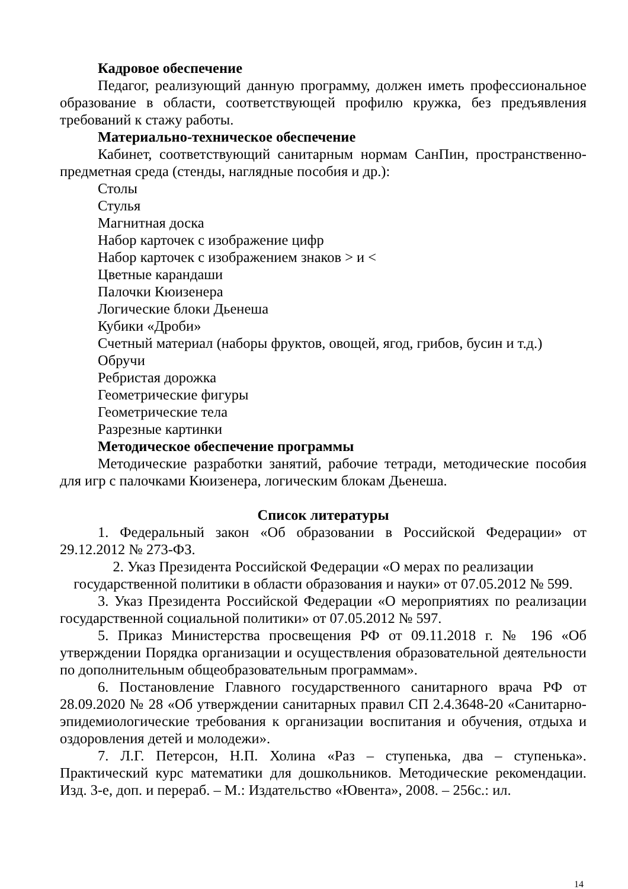Кадровое обеспечение
Педагог, реализующий данную программу, должен иметь профессиональное образование в области, соответствующей профилю кружка, без предъявления требований к стажу работы.
Материально-техническое обеспечение
Кабинет, соответствующий санитарным нормам СанПин, пространственно-предметная среда (стенды, наглядные пособия и др.):
Столы
Стулья
Магнитная доска
Набор карточек с изображение цифр
Набор карточек с изображением знаков > и <
Цветные карандаши
Палочки Кюизенера
Логические блоки Дьенеша
Кубики «Дроби»
Счетный материал (наборы фруктов, овощей, ягод, грибов, бусин и т.д.)
Обручи
Ребристая дорожка
Геометрические фигуры
Геометрические тела
Разрезные картинки
Методическое обеспечение программы
Методические разработки занятий, рабочие тетради, методические пособия для игр с палочками Кюизенера, логическим блокам Дьенеша.
Список литературы
1. Федеральный закон «Об образовании в Российской Федерации» от 29.12.2012 № 273-ФЗ.
2. Указ Президента Российской Федерации «О мерах по реализации
государственной политики в области образования и науки» от 07.05.2012 № 599.
3. Указ Президента Российской Федерации «О мероприятиях по реализации государственной социальной политики» от 07.05.2012 № 597.
5. Приказ Министерства просвещения РФ от 09.11.2018 г. № 196 «Об утверждении Порядка организации и осуществления образовательной деятельности по дополнительным общеобразовательным программам».
6. Постановление Главного государственного санитарного врача РФ от 28.09.2020 № 28 «Об утверждении санитарных правил СП 2.4.3648-20 «Санитарно-эпидемиологические требования к организации воспитания и обучения, отдыха и оздоровления детей и молодежи».
7. Л.Г. Петерсон, Н.П. Холина «Раз – ступенька, два – ступенька». Практический курс математики для дошкольников. Методические рекомендации. Изд. 3-е, доп. и перераб. – М.: Издательство «Ювента», 2008. – 256с.: ил.
14